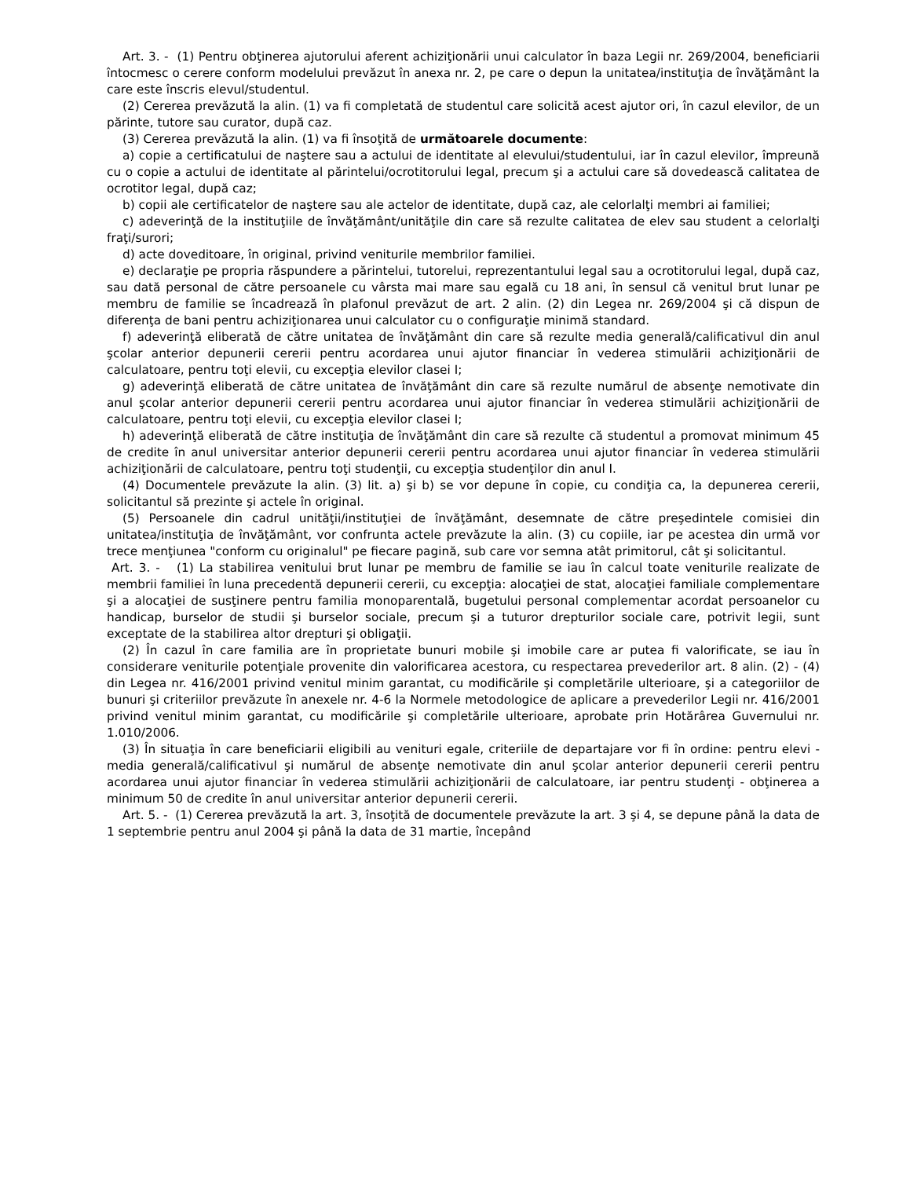Art. 3. - (1) Pentru obţinerea ajutorului aferent achiziţionării unui calculator în baza Legii nr. 269/2004, beneficiarii întocmesc o cerere conform modelului prevăzut în anexa nr. 2, pe care o depun la unitatea/instituţia de învăţământ la care este înscris elevul/studentul.
(2) Cererea prevăzută la alin. (1) va fi completată de studentul care solicită acest ajutor ori, în cazul elevilor, de un părinte, tutore sau curator, după caz.
(3) Cererea prevăzută la alin. (1) va fi însoţită de următoarele documente:
a) copie a certificatului de naştere sau a actului de identitate al elevului/studentului, iar în cazul elevilor, împreună cu o copie a actului de identitate al părintelui/ocrotitorului legal, precum şi a actului care să dovedească calitatea de ocrotitor legal, după caz;
b) copii ale certificatelor de naştere sau ale actelor de identitate, după caz, ale celorlalţi membri ai familiei;
c) adeverinţă de la instituţiile de învăţământ/unităţile din care să rezulte calitatea de elev sau student a celorlalţi fraţi/surori;
d) acte doveditoare, în original, privind veniturile membrilor familiei.
e) declaraţie pe propria răspundere a părintelui, tutorelui, reprezentantului legal sau a ocrotitorului legal, după caz, sau dată personal de către persoanele cu vârsta mai mare sau egală cu 18 ani, în sensul că venitul brut lunar pe membru de familie se încadrează în plafonul prevăzut de art. 2 alin. (2) din Legea nr. 269/2004 şi că dispun de diferenţa de bani pentru achiziţionarea unui calculator cu o configuraţie minimă standard.
f) adeverinţă eliberată de către unitatea de învăţământ din care să rezulte media generală/calificativul din anul şcolar anterior depunerii cererii pentru acordarea unui ajutor financiar în vederea stimulării achiziţionării de calculatoare, pentru toţi elevii, cu excepţia elevilor clasei I;
g) adeverinţă eliberată de către unitatea de învăţământ din care să rezulte numărul de absenţe nemotivate din anul şcolar anterior depunerii cererii pentru acordarea unui ajutor financiar în vederea stimulării achiziţionării de calculatoare, pentru toţi elevii, cu excepţia elevilor clasei I;
h) adeverinţă eliberată de către instituţia de învăţământ din care să rezulte că studentul a promovat minimum 45 de credite în anul universitar anterior depunerii cererii pentru acordarea unui ajutor financiar în vederea stimulării achiziţionării de calculatoare, pentru toţi studenţii, cu excepţia studenţilor din anul I.
(4) Documentele prevăzute la alin. (3) lit. a) şi b) se vor depune în copie, cu condiţia ca, la depunerea cererii, solicitantul să prezinte şi actele în original.
(5) Persoanele din cadrul unităţii/instituţiei de învăţământ, desemnate de către preşedintele comisiei din unitatea/instituţia de învăţământ, vor confrunta actele prevăzute la alin. (3) cu copiile, iar pe acestea din urmă vor trece menţiunea "conform cu originalul" pe fiecare pagină, sub care vor semna atât primitorul, cât şi solicitantul.
Art. 3. - (1) La stabilirea venitului brut lunar pe membru de familie se iau în calcul toate veniturile realizate de membrii familiei în luna precedentă depunerii cererii, cu excepţia: alocaţiei de stat, alocaţiei familiale complementare şi a alocaţiei de susţinere pentru familia monoparentală, bugetului personal complementar acordat persoanelor cu handicap, burselor de studii şi burselor sociale, precum şi a tuturor drepturilor sociale care, potrivit legii, sunt exceptate de la stabilirea altor drepturi şi obligaţii.
(2) În cazul în care familia are în proprietate bunuri mobile şi imobile care ar putea fi valorificate, se iau în considerare veniturile potenţiale provenite din valorificarea acestora, cu respectarea prevederilor art. 8 alin. (2) - (4) din Legea nr. 416/2001 privind venitul minim garantat, cu modificările şi completările ulterioare, şi a categoriilor de bunuri şi criteriilor prevăzute în anexele nr. 4-6 la Normele metodologice de aplicare a prevederilor Legii nr. 416/2001 privind venitul minim garantat, cu modificările şi completările ulterioare, aprobate prin Hotărârea Guvernului nr. 1.010/2006.
(3) În situaţia în care beneficiarii eligibili au venituri egale, criteriile de departajare vor fi în ordine: pentru elevi - media generală/calificativul şi numărul de absenţe nemotivate din anul şcolar anterior depunerii cererii pentru acordarea unui ajutor financiar în vederea stimulării achiziţionării de calculatoare, iar pentru studenţi - obţinerea a minimum 50 de credite în anul universitar anterior depunerii cererii.
Art. 5. - (1) Cererea prevăzută la art. 3, însoţită de documentele prevăzute la art. 3 şi 4, se depune până la data de 1 septembrie pentru anul 2004 şi până la data de 31 martie, începând